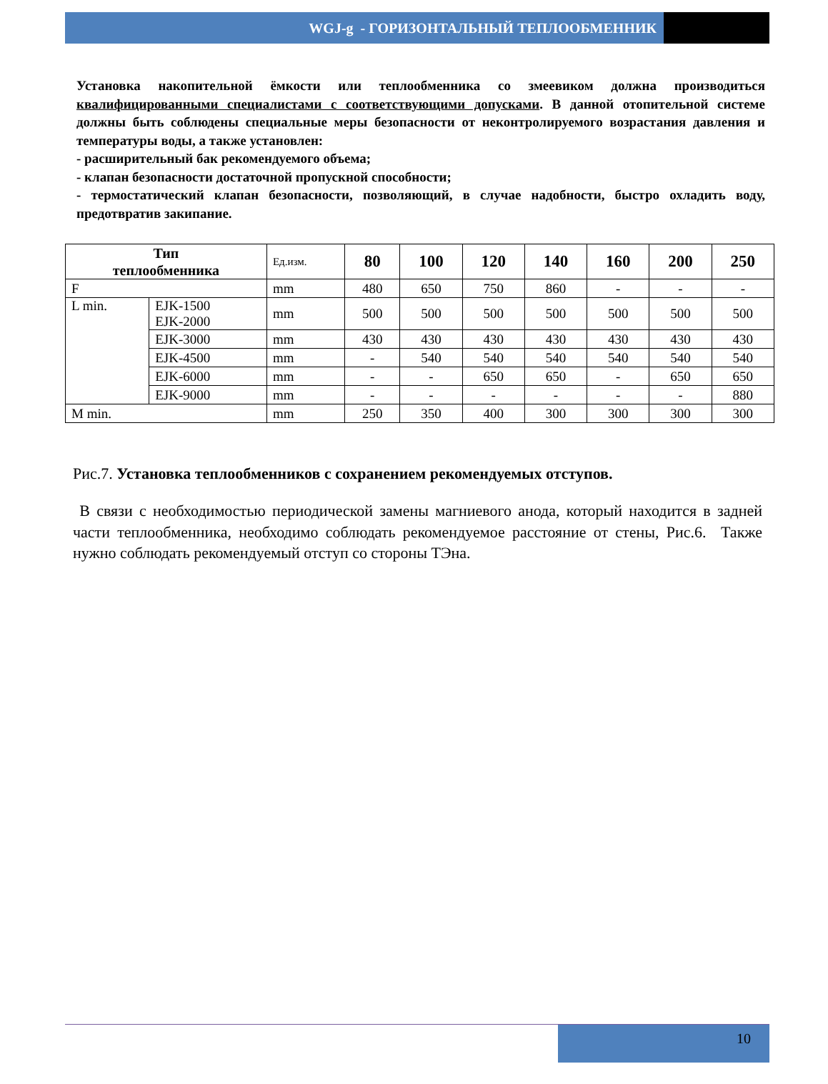WGJ-g - ГОРИЗОНТАЛЬНЫЙ ТЕПЛООБМЕННИК
Установка накопительной ёмкости или теплообменника со змеевиком должна производиться квалифицированными специалистами с соответствующими допусками. В данной отопительной системе должны быть соблюдены специальные меры безопасности от неконтролируемого возрастания давления и температуры воды, а также установлен:
- расширительный бак рекомендуемого объема;
- клапан безопасности достаточной пропускной способности;
- термостатический клапан безопасности, позволяющий, в случае надобности, быстро охладить воду, предотвратив закипание.
| Тип теплообменника | | Ед.изм. | 80 | 100 | 120 | 140 | 160 | 200 | 250 |
| F | | mm | 480 | 650 | 750 | 860 | - | - | - |
| L min. | EJK-1500 EJK-2000 | mm | 500 | 500 | 500 | 500 | 500 | 500 | 500 |
| | EJK-3000 | mm | 430 | 430 | 430 | 430 | 430 | 430 | 430 |
| | EJK-4500 | mm | - | 540 | 540 | 540 | 540 | 540 | 540 |
| | EJK-6000 | mm | - | - | 650 | 650 | - | 650 | 650 |
| | EJK-9000 | mm | - | - | - | - | - | - | 880 |
| M min. | | mm | 250 | 350 | 400 | 300 | 300 | 300 | 300 |
Рис.7. Установка теплообменников с сохранением рекомендуемых отступов.
В связи с необходимостью периодической замены магниевого анода, который находится в задней части теплообменника, необходимо соблюдать рекомендуемое расстояние от стены, Рис.6. Также нужно соблюдать рекомендуемый отступ со стороны ТЭна.
10